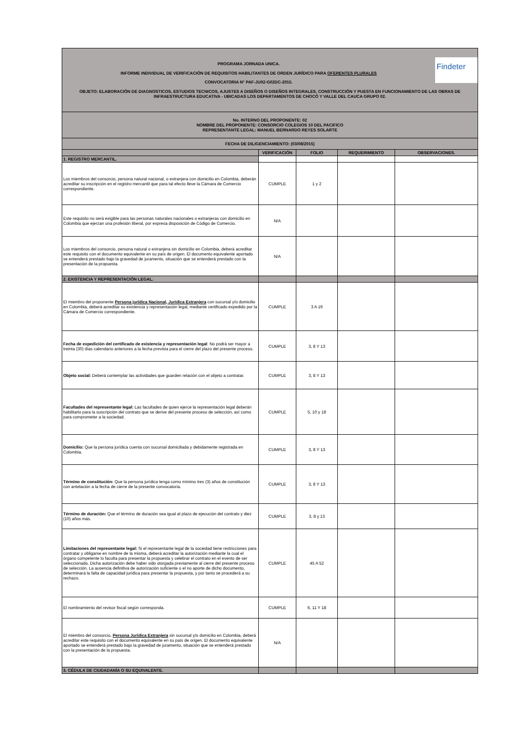| Findeter PROGRAMA JORNADA UNICA. INFORME INDIVIDUAL DE VERIFICACIÓN DE REQUISITOS HABILITANTES DE ORDEN JURÍDICO PARA OFERENTES PLURALES CONVOCATORIA N° PAF-JU02-G02DC-2015. OBJETO: ELABORACIÓN DE DIAGNOSTICOS, ESTUDIOS TECNICOS, AJUSTES A DISEÑOS O DISEÑOS INTEGRALES, CONSTRUCCIÓN Y PUESTA EN FUNCIONAMIENTO DE LAS OBRAS DE INFRAESTRUCTURA EDUCATIVA - UBICADAS LOS DEPARTAMENTOS DE CHOCÓ Y VALLE DEL CAUCA GRUPO 02. | | | | |
| No. INTERNO DEL PROPONENTE: 02 NOMBRE DEL PROPONENTE: CONSORCIO COLEGIOS 10 DEL PACIFICO REPRESENTANTE LEGAL: MANUEL BERNARDO REYES SOLARTE | | | | |
| FECHA DE DILIGENCIAMIENTO: (03/08/2015) | | | | |
| | VERIFICACIÓN | FOLIO | REQUERIMIENTO | OBSERVACIONES. |
| 1. REGISTRO MERCANTIL. | | | | |
| Los miembros del consorcio, persona natural nacional, o extranjera con domicilio en Colombia, deberán acreditar su inscripción en el registro mercantil que para tal efecto lleve la Cámara de Comercio correspondiente. | CUMPLE | 1 y 2 | | |
| Este requisito no será exigible para las personas naturales nacionales o extranjeras con domicilio en Colombia que ejerzan una profesión liberal, por expresa disposición de Código de Comercio. | N/A | | | |
| Los miembros del consorcio, persona natural o extranjera sin domicilio en Colombia, deberá acreditar este requisito con el documento equivalente en su país de origen. El documento equivalente aportado se entenderá prestado bajo la gravedad de juramento, situación que se entenderá prestado con la presentación de la propuesta. | N/A | | | |
| 2. EXISTENCIA Y REPRESENTACIÓN LEGAL. | | | | |
| El miembro del proponente Persona jurídica Nacional, Jurídica Extranjera con sucursal y/o domicilio en Colombia, deberá acreditar su existencia y representación legal, mediante certificado expedido por la Cámara de Comercio correspondiente. | CUMPLE | 3 A 19 | | |
| Fecha de expedición del certificado de existencia y representación legal : No podrá ser mayor a treinta (30) días calendario anteriores a la fecha prevista para el cierre del plazo del presente proceso. | CUMPLE | 3, 8 Y 13 | | |
| Objeto social: Deberá contemplar las actividades que guarden relación con el objeto a contratar. | CUMPLE | 3, 8 Y 13 | | |
| Facultades del representante legal: Las facultades de quien ejerce la representación legal deberán habilitarlo para la suscripción del contrato que se derive del presente proceso de selección, así como para comprometer a la sociedad. | CUMPLE | 5, 10 y 18 | | |
| Domicilio: Que la persona jurídica cuenta con sucursal domiciliada y debidamente registrada en Colombia. | CUMPLE | 3, 8 Y 13 | | |
| Término de constitución: Que la persona jurídica tenga como mínimo tres (3) años de constitución con antelación a la fecha de cierre de la presente convocatoria. | CUMPLE | 3, 8 Y 13 | | |
| Término de duración: Que el término de duración sea igual al plazo de ejecución del contrato y diez (10) años más. | CUMPLE | 3, 8 y 13 | | |
| Limitaciones del representante legal: Si el representante legal de la sociedad tiene restricciones para contratar y obligarse en nombre de la misma, deberá acreditar la autorización mediante la cual el órgano competente lo faculta para presentar la propuesta y celebrar el contrato en el evento de ser seleccionado. Dicha autorización debe haber sido otorgada previamente al cierre del presente proceso de selección. La ausencia definitiva de autorización suficiente o el no aporte de dicho documento, determinará la falta de capacidad jurídica para presentar la propuesta, y por tanto se procederá a su rechazo. | CUMPLE | 45 A 52 | | |
| El nombramiento del revisor fiscal según corresponda. | CUMPLE | 6, 11 Y 18 | | |
| El miembro del consorcio, Persona Jurídica Extranjera sin sucursal y/o domicilio en Colombia, deberá acreditar este requisito con el documento equivalente en su país de origen. El documento equivalente aportado se entenderá prestado bajo la gravedad de juramento, situación que se entenderá prestado con la presentación de la propuesta. | N/A | | | |
| 3. CÉDULA DE CIUDADANÍA O SU EQUIVALENTE. | | | | |